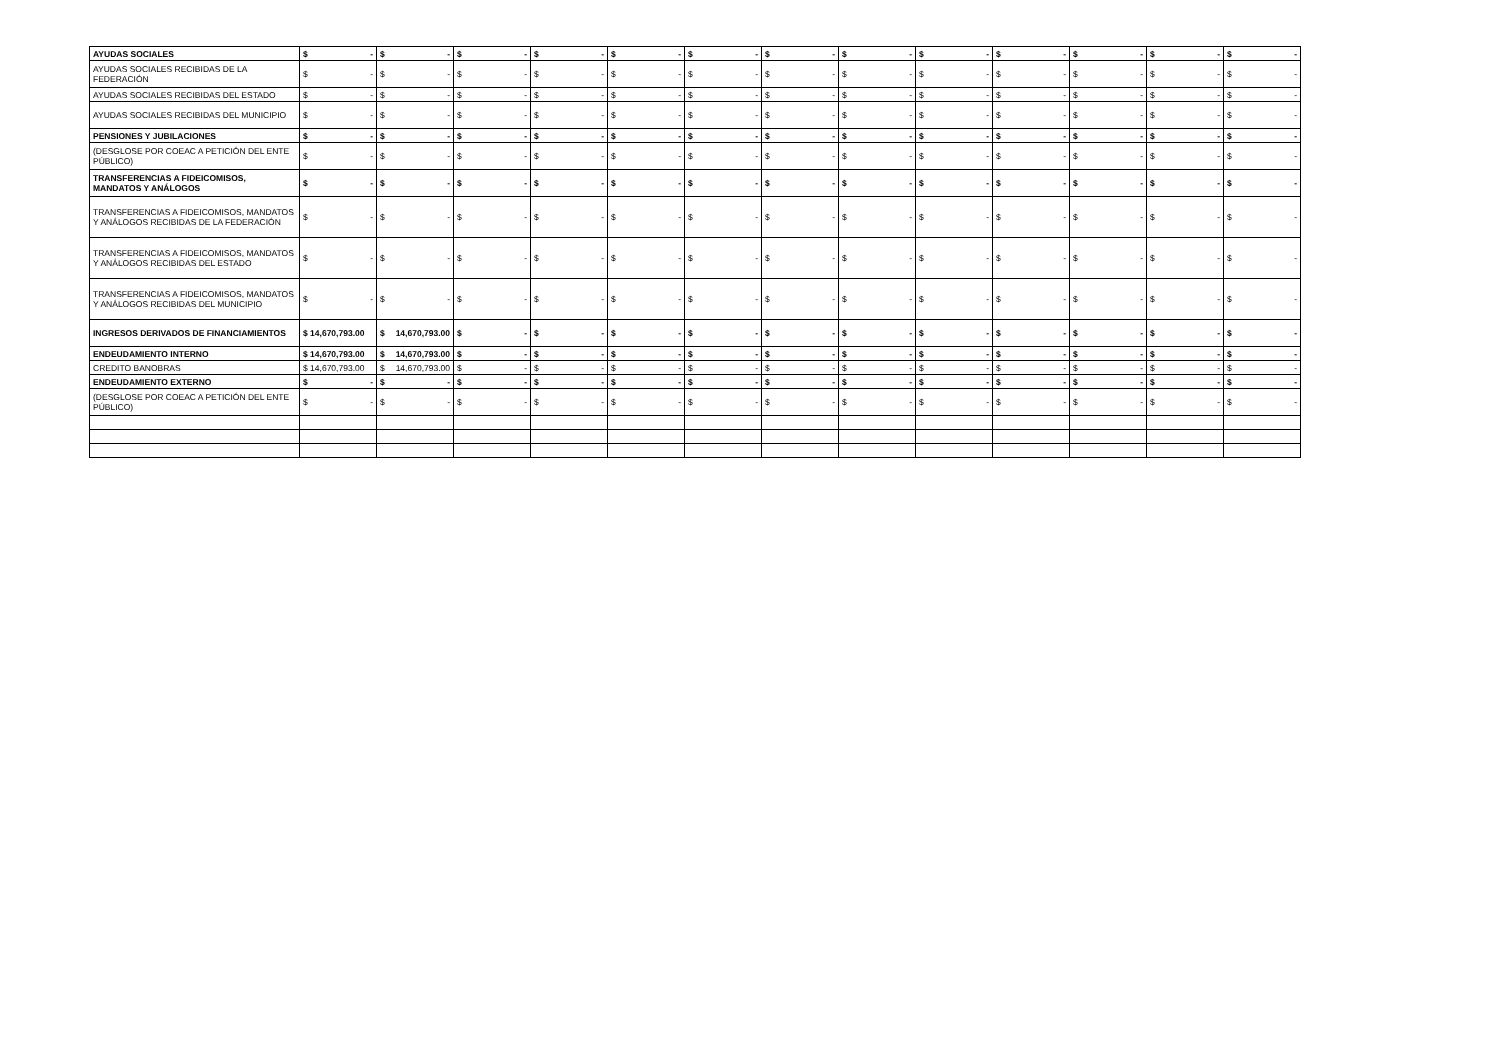| AYUDAS SOCIALES | $ - | $ - | $ - | $ - | $ - | $ - | $ - | $ - | $ - | $ - | $ - | $ - | $ - |
| AYUDAS SOCIALES RECIBIDAS DE LA FEDERACIÓN | $ - | $ - | $ - | $ - | $ - | $ - | $ - | $ - | $ - | $ - | $ - | $ - | $ - |
| AYUDAS SOCIALES RECIBIDAS DEL ESTADO | $ - | $ - | $ - | $ - | $ - | $ - | $ - | $ - | $ - | $ - | $ - | $ - | $ - |
| AYUDAS SOCIALES RECIBIDAS DEL MUNICIPIO | $ - | $ - | $ - | $ - | $ - | $ - | $ - | $ - | $ - | $ - | $ - | $ - | $ - |
| PENSIONES Y JUBILACIONES | $ - | $ - | $ - | $ - | $ - | $ - | $ - | $ - | $ - | $ - | $ - | $ - | $ - |
| (DESGLOSE POR COEAC A PETICIÓN DEL ENTE PÚBLICO) | $ - | $ - | $ - | $ - | $ - | $ - | $ - | $ - | $ - | $ - | $ - | $ - | $ - |
| TRANSFERENCIAS A FIDEICOMISOS, MANDATOS Y ANÁLOGOS | $ - | $ - | $ - | $ - | $ - | $ - | $ - | $ - | $ - | $ - | $ - | $ - | $ - |
| TRANSFERENCIAS A FIDEICOMISOS, MANDATOS Y ANÁLOGOS RECIBIDAS DE LA FEDERACIÓN | $ - | $ - | $ - | $ - | $ - | $ - | $ - | $ - | $ - | $ - | $ - | $ - | $ - |
| TRANSFERENCIAS A FIDEICOMISOS, MANDATOS Y ANÁLOGOS RECIBIDAS DEL ESTADO | $ - | $ - | $ - | $ - | $ - | $ - | $ - | $ - | $ - | $ - | $ - | $ - | $ - |
| TRANSFERENCIAS A FIDEICOMISOS, MANDATOS Y ANÁLOGOS RECIBIDAS DEL MUNICIPIO | $ - | $ - | $ - | $ - | $ - | $ - | $ - | $ - | $ - | $ - | $ - | $ - | $ - |
| INGRESOS DERIVADOS DE FINANCIAMIENTOS | $ 14,670,793.00 | $ 14,670,793.00 | $ - | $ - | $ - | $ - | $ - | $ - | $ - | $ - | $ - | $ - | $ - |
| ENDEUDAMIENTO INTERNO | $ 14,670,793.00 | $ 14,670,793.00 | $ - | $ - | $ - | $ - | $ - | $ - | $ - | $ - | $ - | $ - | $ - |
| CREDITO BANOBRAS | $ 14,670,793.00 | $ 14,670,793.00 | $ - | $ - | $ - | $ - | $ - | $ - | $ - | $ - | $ - | $ - | $ - |
| ENDEUDAMIENTO EXTERNO | $ - | $ - | $ - | $ - | $ - | $ - | $ - | $ - | $ - | $ - | $ - | $ - | $ - |
| (DESGLOSE POR COEAC A PETICIÓN DEL ENTE PÚBLICO) | $ - | $ - | $ - | $ - | $ - | $ - | $ - | $ - | $ - | $ - | $ - | $ - | $ - |